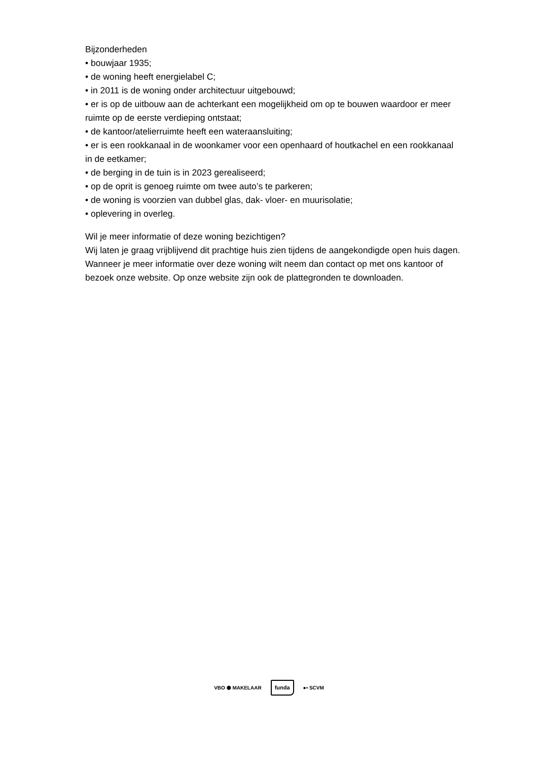Bijzonderheden
• bouwjaar 1935;
• de woning heeft energielabel C;
• in 2011 is de woning onder architectuur uitgebouwd;
• er is op de uitbouw aan de achterkant een mogelijkheid om op te bouwen waardoor er meer ruimte op de eerste verdieping ontstaat;
• de kantoor/atelierruimte heeft een wateraansluiting;
• er is een rookkanaal in de woonkamer voor een openhaard of houtkachel en een rookkanaal in de eetkamer;
• de berging in de tuin is in 2023 gerealiseerd;
• op de oprit is genoeg ruimte om twee auto’s te parkeren;
• de woning is voorzien van dubbel glas, dak- vloer- en muurisolatie;
• oplevering in overleg.
Wil je meer informatie of deze woning bezichtigen?
Wij laten je graag vrijblijvend dit prachtige huis zien tijdens de aangekondigde open huis dagen. Wanneer je meer informatie over deze woning wilt neem dan contact op met ons kantoor of bezoek onze website. Op onze website zijn ook de plattegronden te downloaden.
VBO ⬢ MAKELAAR funda ●• SCVM